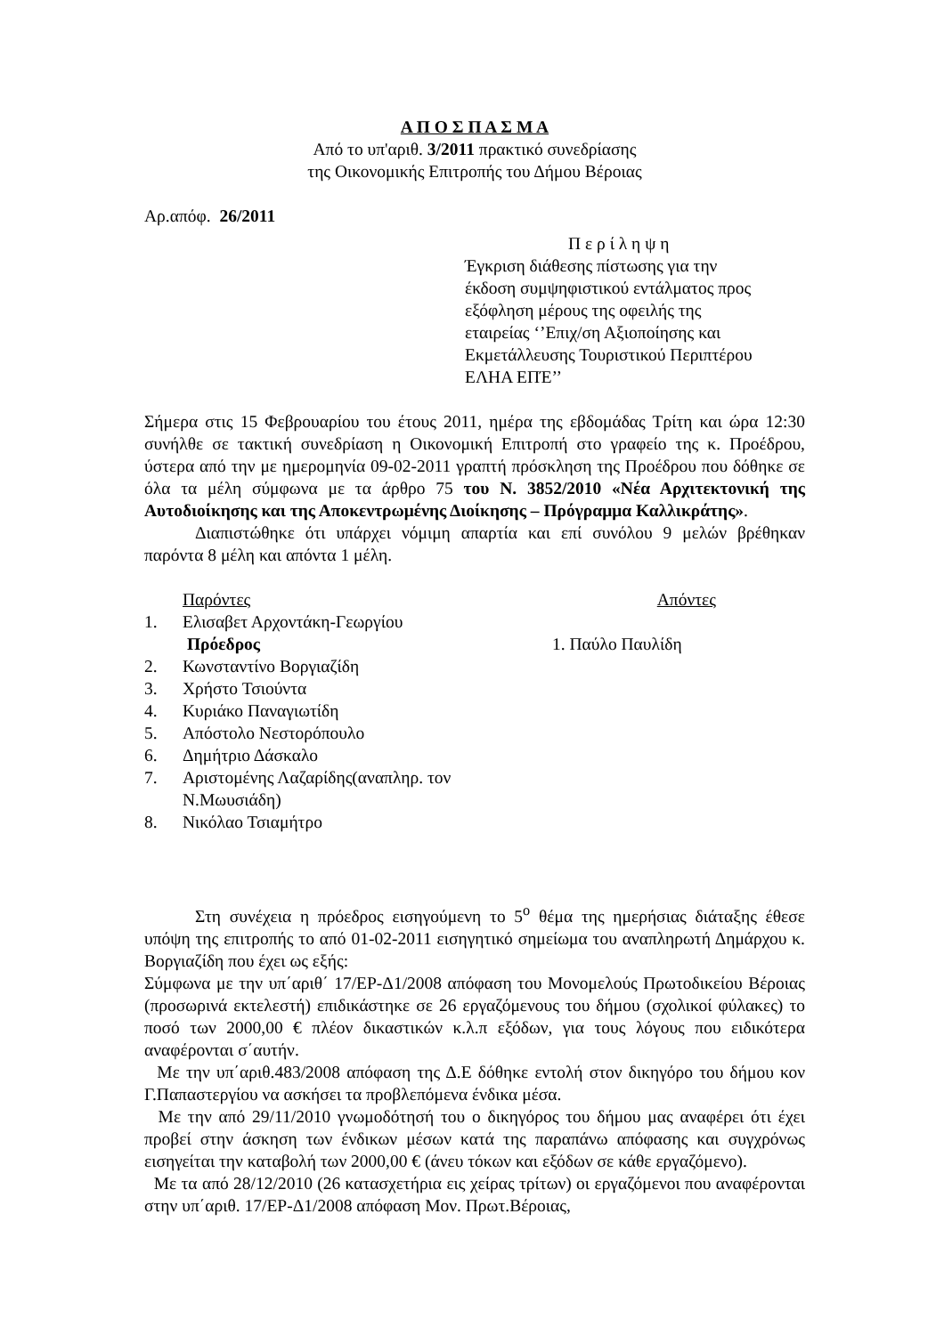Α Π Ο Σ Π Α Σ Μ Α
Από το υπ'αριθ. 3/2011 πρακτικό συνεδρίασης
της Οικονομικής Επιτροπής του Δήμου Βέροιας
Αρ.απόφ. 26/2011
Π ε ρ ί λ η ψ η
Έγκριση διάθεσης πίστωσης για την
έκδοση συμψηφιστικού εντάλματος προς
εξόφληση μέρους της οφειλής της
εταιρείας ‘’Επιχ/ση Αξιοποίησης και
Εκμετάλλευσης Τουριστικού Περιπτέρου
ΕΛΗΑ ΕΠΈ’’
Σήμερα στις 15 Φεβρουαρίου του έτους 2011, ημέρα της εβδομάδας Τρίτη και ώρα 12:30 συνήλθε σε τακτική συνεδρίαση η Οικονομική Επιτροπή στο γραφείο της κ. Προέδρου, ύστερα από την με ημερομηνία 09-02-2011 γραπτή πρόσκληση της Προέδρου που δόθηκε σε όλα τα μέλη σύμφωνα με τα άρθρο 75 του Ν. 3852/2010 «Νέα Αρχιτεκτονική της Αυτοδιοίκησης και της Αποκεντρωμένης Διοίκησης – Πρόγραμμα Καλλικράτης».
Διαπιστώθηκε ότι υπάρχει νόμιμη απαρτία και επί συνόλου 9 μελών βρέθηκαν παρόντα 8 μέλη και απόντα 1 μέλη.
| | Παρόντες | Απόντες |
| 1. | Ελισαβετ Αρχοντάκη-Γεωργίου Πρόεδρος | 1. Παύλο Παυλίδη |
| 2. | Κωνσταντίνο Βοργιαζίδη | |
| 3. | Χρήστο Τσιούντα | |
| 4. | Κυριάκο Παναγιωτίδη | |
| 5. | Απόστολο Νεστορόπουλο | |
| 6. | Δημήτριο Δάσκαλο | |
| 7. | Αριστομένης Λαζαρίδης(αναπληρ. τον Ν.Μωυσιάδη) | |
| 8. | Νικόλαο Τσιαμήτρο | |
Στη συνέχεια η πρόεδρος εισηγούμενη το 5<sup>ο</sup> θέμα της ημερήσιας διάταξης έθεσε υπόψη της επιτροπής το από 01-02-2011 εισηγητικό σημείωμα του αναπληρωτή Δημάρχου κ. Βοργιαζίδη που έχει ως εξής:
Σύμφωνα με την υπ΄αριθ΄ 17/ΕΡ-Δ1/2008 απόφαση του Μονομελούς Πρωτοδικείου Βέροιας (προσωρινά εκτελεστή) επιδικάστηκε σε 26 εργαζόμενους του δήμου (σχολικοί φύλακες) το ποσό των 2000,00 € πλέον δικαστικών κ.λ.π εξόδων, για τους λόγους που ειδικότερα αναφέρονται σ΄αυτήν.
Με την υπ΄αριθ.483/2008 απόφαση της Δ.Ε δόθηκε εντολή στον δικηγόρο του δήμου κον Γ.Παπαστεργίου να ασκήσει τα προβλεπόμενα ένδικα μέσα.
Με την από 29/11/2010 γνωμοδότησή του ο δικηγόρος του δήμου μας αναφέρει ότι έχει προβεί στην άσκηση των ένδικων μέσων κατά της παραπάνω απόφασης και συγχρόνως εισηγείται την καταβολή των 2000,00 € (άνευ τόκων και εξόδων σε κάθε εργαζόμενο).
Με τα από 28/12/2010 (26 κατασχετήρια εις χείρας τρίτων) οι εργαζόμενοι που αναφέρονται στην υπ΄αριθ. 17/ΕΡ-Δ1/2008 απόφαση Μον. Πρωτ.Βέροιας,